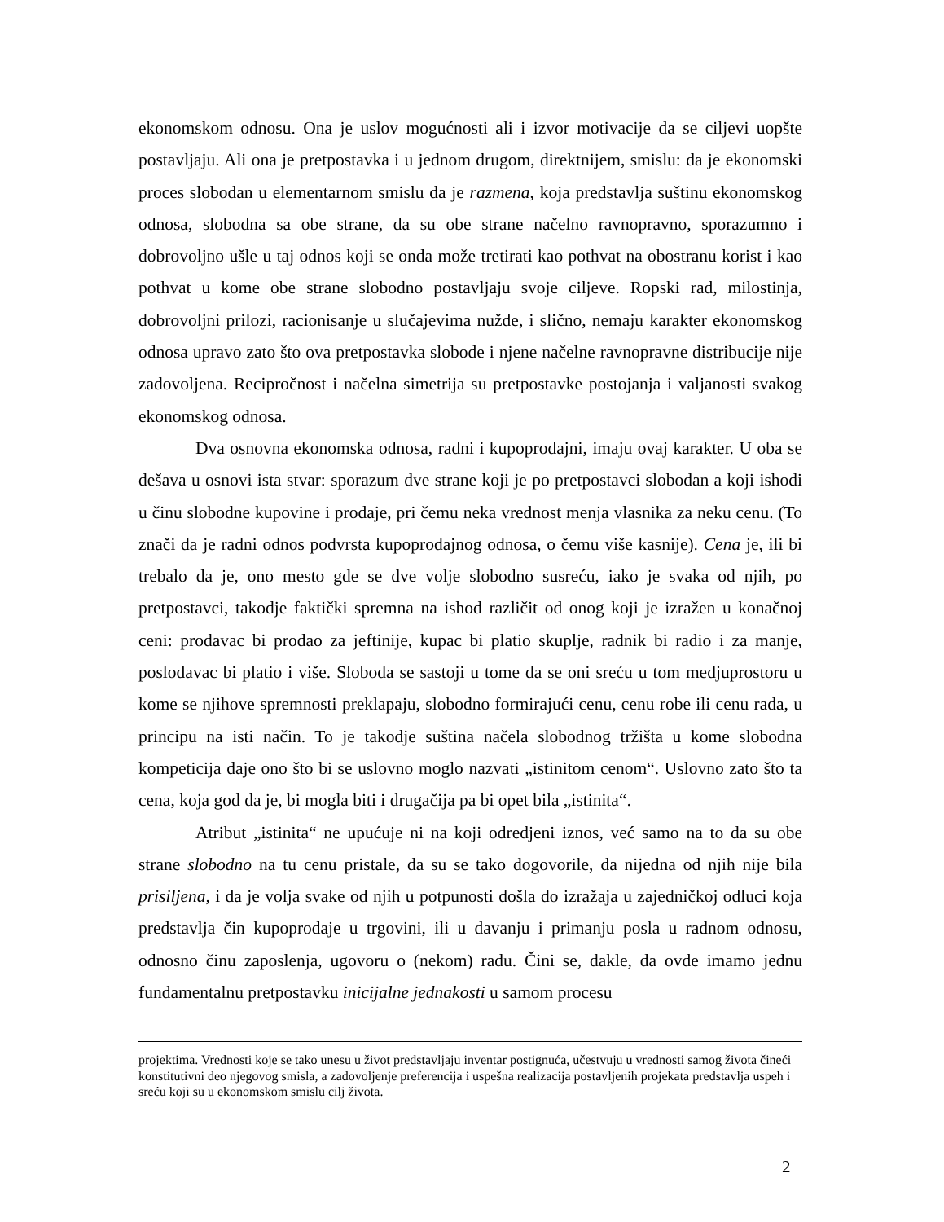ekonomskom odnosu. Ona je uslov mogućnosti ali i izvor motivacije da se ciljevi uopšte postavljaju. Ali ona je pretpostavka i u jednom drugom, direktnijem, smislu: da je ekonomski proces slobodan u elementarnom smislu da je razmena, koja predstavlja suštinu ekonomskog odnosa, slobodna sa obe strane, da su obe strane načelno ravnopravno, sporazumno i dobrovoljno ušle u taj odnos koji se onda može tretirati kao pothvat na obostranu korist i kao pothvat u kome obe strane slobodno postavljaju svoje ciljeve. Ropski rad, milostinja, dobrovoljni prilozi, racionisanje u slučajevima nužde, i slično, nemaju karakter ekonomskog odnosa upravo zato što ova pretpostavka slobode i njene načelne ravnopravne distribucije nije zadovoljena. Recipročnost i načelna simetrija su pretpostavke postojanja i valjanosti svakog ekonomskog odnosa.
Dva osnovna ekonomska odnosa, radni i kupoprodajni, imaju ovaj karakter. U oba se dešava u osnovi ista stvar: sporazum dve strane koji je po pretpostavci slobodan a koji ishodi u činu slobodne kupovine i prodaje, pri čemu neka vrednost menja vlasnika za neku cenu. (To znači da je radni odnos podvrsta kupoprodajnog odnosa, o čemu više kasnije). Cena je, ili bi trebalo da je, ono mesto gde se dve volje slobodno susreću, iako je svaka od njih, po pretpostavci, takodje faktički spremna na ishod različit od onog koji je izražen u konačnoj ceni: prodavac bi prodao za jeftinije, kupac bi platio skuplje, radnik bi radio i za manje, poslodavac bi platio i više. Sloboda se sastoji u tome da se oni sreću u tom medjuprostoru u kome se njihove spremnosti preklapaju, slobodno formirajući cenu, cenu robe ili cenu rada, u principu na isti način. To je takodje suština načela slobodnog tržišta u kome slobodna kompeticija daje ono što bi se uslovno moglo nazvati „istinitom cenom“. Uslovno zato što ta cena, koja god da je, bi mogla biti i drugačija pa bi opet bila „istinita“.
Atribut „istinita“ ne upućuje ni na koji odredjeni iznos, već samo na to da su obe strane slobodno na tu cenu pristale, da su se tako dogovorile, da nijedna od njih nije bila prisiljena, i da je volja svake od njih u potpunosti došla do izražaja u zajedničkoj odluci koja predstavlja čin kupoprodaje u trgovini, ili u davanju i primanju posla u radnom odnosu, odnosno činu zaposlenja, ugovoru o (nekom) radu. Čini se, dakle, da ovde imamo jednu fundamentalnu pretpostavku inicijalne jednakosti u samom procesu
projektima. Vrednosti koje se tako unesu u život predstavljaju inventar postignuća, učestvuju u vrednosti samog života čineći konstitutivni deo njegovog smisla, a zadovoljenje preferencija i uspešna realizacija postavljenih projekata predstavlja uspeh i sreću koji su u ekonomskom smislu cilj života.
2